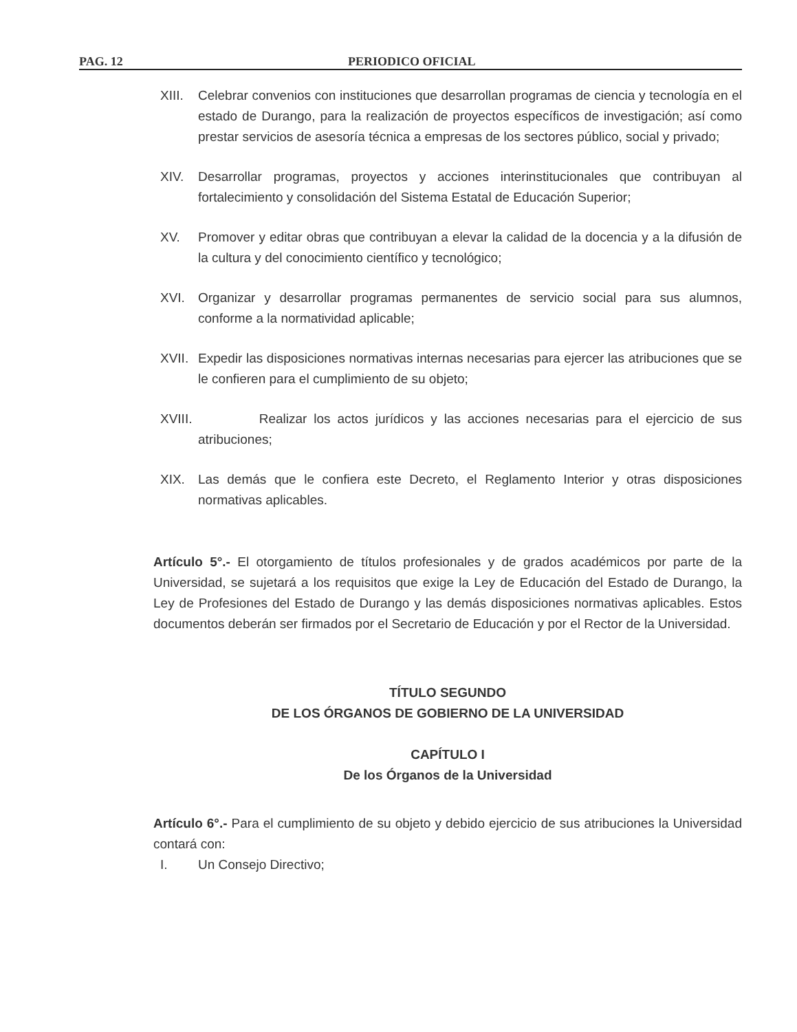PAG. 12 PERIODICO OFICIAL
XIII.
Celebrar convenios con instituciones que desarrollan programas de ciencia y tecnología en el estado de Durango, para la realización de proyectos específicos de investigación; así como prestar servicios de asesoría técnica a empresas de los sectores público, social y privado;
XIV. Desarrollar programas, proyectos y acciones interinstitucionales que contribuyan al fortalecimiento y consolidación del Sistema Estatal de Educación Superior;
XV. Promover y editar obras que contribuyan a elevar la calidad de la docencia y a la difusión de la cultura y del conocimiento científico y tecnológico;
XVI. Organizar y desarrollar programas permanentes de servicio social para sus alumnos, conforme a la normatividad aplicable;
XVII.
Expedir las disposiciones normativas internas necesarias para ejercer las atribuciones que se le confieren para el cumplimiento de su objeto;
XVIII.
Realizar los actos jurídicos y las acciones necesarias para el ejercicio de sus atribuciones;
XIX. Las demás que le confiera este Decreto, el Reglamento Interior y otras disposiciones normativas aplicables.
Artículo 5°.- El otorgamiento de títulos profesionales y de grados académicos por parte de la Universidad, se sujetará a los requisitos que exige la Ley de Educación del Estado de Durango, la Ley de Profesiones del Estado de Durango y las demás disposiciones normativas aplicables. Estos documentos deberán ser firmados por el Secretario de Educación y por el Rector de la Universidad.
TÍTULO SEGUNDO
DE LOS ÓRGANOS DE GOBIERNO DE LA UNIVERSIDAD
CAPÍTULO I
De los Órganos de la Universidad
Artículo 6°.- Para el cumplimiento de su objeto y debido ejercicio de sus atribuciones la Universidad contará con:
I. Un Consejo Directivo;